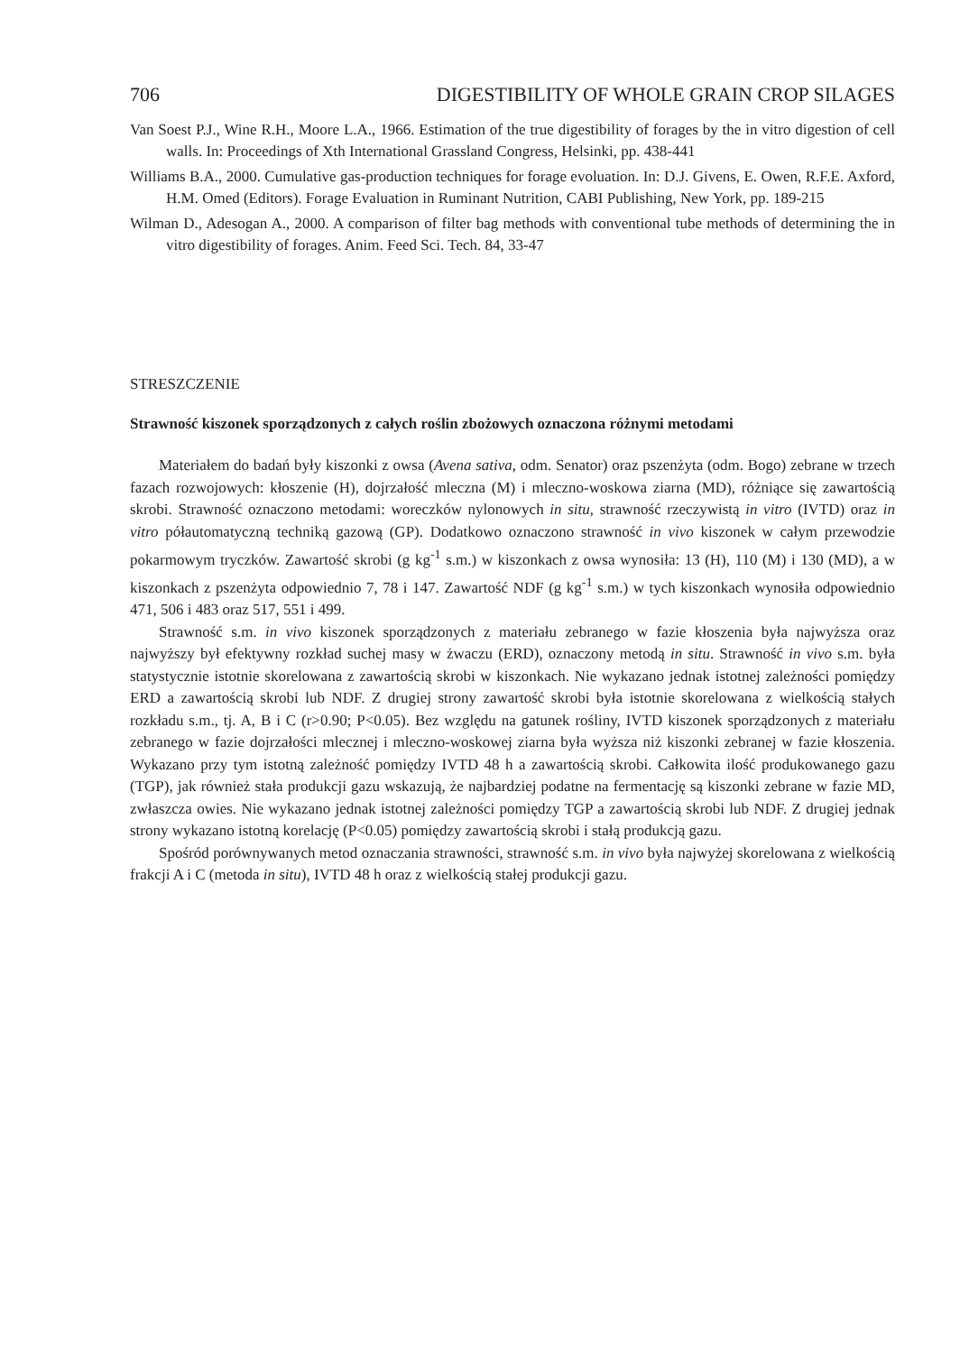706 DIGESTIBILITY OF WHOLE GRAIN CROP SILAGES
Van Soest P.J., Wine R.H., Moore L.A., 1966. Estimation of the true digestibility of forages by the in vitro digestion of cell walls. In: Proceedings of Xth International Grassland Congress, Helsinki, pp. 438-441
Williams B.A., 2000. Cumulative gas-production techniques for forage evoluation. In: D.J. Givens, E. Owen, R.F.E. Axford, H.M. Omed (Editors). Forage Evaluation in Ruminant Nutrition, CABI Publishing, New York, pp. 189-215
Wilman D., Adesogan A., 2000. A comparison of filter bag methods with conventional tube methods of determining the in vitro digestibility of forages. Anim. Feed Sci. Tech. 84, 33-47
STRESZCZENIE
Strawność kiszonek sporządzonych z całych roślin zbożowych oznaczona różnymi metodami
Materiałem do badań były kiszonki z owsa (Avena sativa, odm. Senator) oraz pszenżyta (odm. Bogo) zebrane w trzech fazach rozwojowych: kłoszenie (H), dojrzałość mleczna (M) i mleczno-woskowa ziarna (MD), różniące się zawartością skrobi. Strawność oznaczono metodami: woreczków nylonowych in situ, strawność rzeczywistą in vitro (IVTD) oraz in vitro półautomatyczną techniką gazową (GP). Dodatkowo oznaczono strawność in vivo kiszonek w całym przewodzie pokarmowym tryczków. Zawartość skrobi (g kg<sup>-1</sup> s.m.) w kiszonkach z owsa wynosiła: 13 (H), 110 (M) i 130 (MD), a w kiszonkach z pszenżyta odpowiednio 7, 78 i 147. Zawartość NDF (g kg<sup>-1</sup> s.m.) w tych kiszonkach wynosiła odpowiednio 471, 506 i 483 oraz 517, 551 i 499.
Strawność s.m. in vivo kiszonek sporządzonych z materiału zebranego w fazie kłoszenia była najwyższa oraz najwyższy był efektywny rozkład suchej masy w żwaczu (ERD), oznaczony metodą in situ. Strawność in vivo s.m. była statystycznie istotnie skorelowana z zawartością skrobi w kiszonkach. Nie wykazano jednak istotnej zależności pomiędzy ERD a zawartością skrobi lub NDF. Z drugiej strony zawartość skrobi była istotnie skorelowana z wielkością stałych rozkładu s.m., tj. A, B i C (r>0.90; P<0.05). Bez względu na gatunek rośliny, IVTD kiszonek sporządzonych z materiału zebranego w fazie dojrzałości mlecznej i mleczno-woskowej ziarna była wyższa niż kiszonki zebranej w fazie kłoszenia. Wykazano przy tym istotną zależność pomiędzy IVTD 48 h a zawartością skrobi. Całkowita ilość produkowanego gazu (TGP), jak również stała produkcji gazu wskazują, że najbardziej podatne na fermentację są kiszonki zebrane w fazie MD, zwłaszcza owies. Nie wykazano jednak istotnej zależności pomiędzy TGP a zawartością skrobi lub NDF. Z drugiej jednak strony wykazano istotną korelację (P<0.05) pomiędzy zawartością skrobi i stałą produkcją gazu.
Spośród porównywanych metod oznaczania strawności, strawność s.m. in vivo była najwyżej skorelowana z wielkością frakcji A i C (metoda in situ), IVTD 48 h oraz z wielkością stałej produkcji gazu.